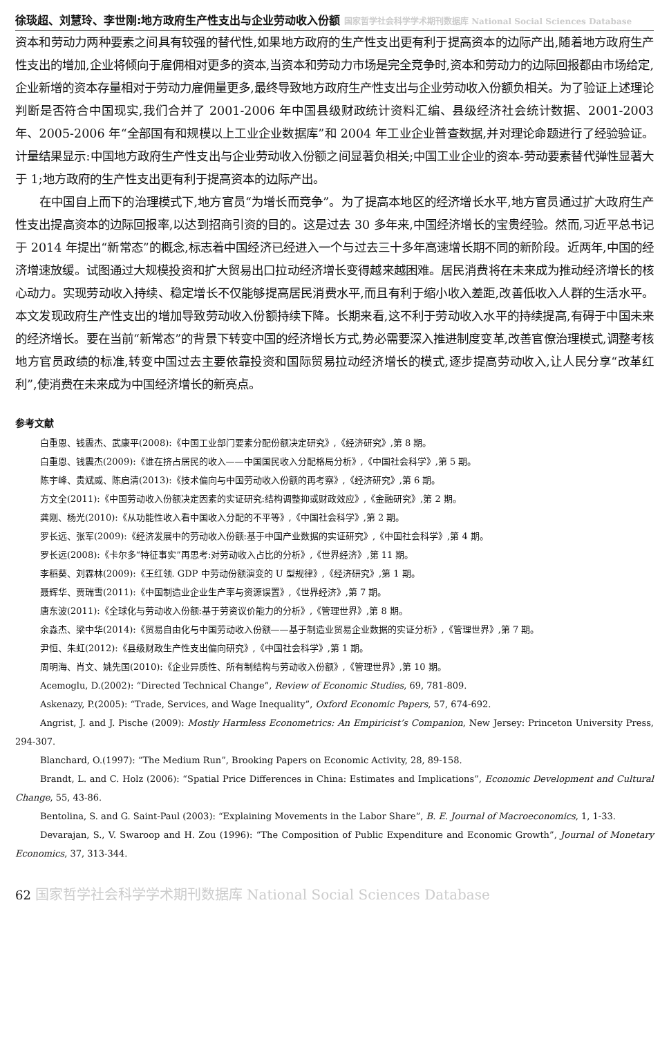徐琰超、刘慧玲、李世刚:地方政府生产性支出与企业劳动收入份额 国家哲学社会科学学术期刊数据库 National Social Sciences Database
资本和劳动力两种要素之间具有较强的替代性,如果地方政府的生产性支出更有利于提高资本的边际产出,随着地方政府生产性支出的增加,企业将倾向于雇佣相对更多的资本,当资本和劳动力市场是完全竞争时,资本和劳动力的边际回报都由市场给定,企业新增的资本存量相对于劳动力雇佣量更多,最终导致地方政府生产性支出与企业劳动收入份额负相关。为了验证上述理论判断是否符合中国现实,我们合并了 2001-2006 年中国县级财政统计资料汇编、县级经济社会统计数据、2001-2003 年、2005-2006 年“全部国有和规模以上工业企业数据库”和 2004 年工业企业普查数据,并对理论命题进行了经验验证。计量结果显示:中国地方政府生产性支出与企业劳动收入份额之间显著负相关;中国工业企业的资本-劳动要素替代弹性显著大于 1;地方政府的生产性支出更有利于提高资本的边际产出。
在中国自上而下的治理模式下,地方官员“为增长而竞争”。为了提高本地区的经济增长水平,地方官员通过扩大政府生产性支出提高资本的边际回报率,以达到招商引资的目的。这是过去 30 多年来,中国经济增长的宝贵经验。然而,习近平总书记于 2014 年提出“新常态”的概念,标志着中国经济已经进入一个与过去三十多年高速增长期不同的新阶段。近两年,中国的经济增速放缓。试图通过大规模投资和扩大贸易出口拉动经济增长变得越来越困难。居民消费将在未来成为推动经济增长的核心动力。实现劳动收入持续、稳定增长不仅能够提高居民消费水平,而且有利于缩小收入差距,改善低收入人群的生活水平。本文发现政府生产性支出的增加导致劳动收入份额持续下降。长期来看,这不利于劳动收入水平的持续提高,有碍于中国未来的经济增长。要在当前“新常态”的背景下转变中国的经济增长方式,势必需要深入推进制度变革,改善官僚治理模式,调整考核地方官员政绩的标准,转变中国过去主要依靠投资和国际贸易拉动经济增长的模式,逐步提高劳动收入,让人民分享“改革红利”,使消费在未来成为中国经济增长的新亮点。
参考文献
白重恩、钱震杰、武康平(2008):《中国工业部门要素分配份额决定研究》,《经济研究》,第 8 期。
白重恩、钱震杰(2009):《谁在挤占居民的收入——中国国民收入分配格局分析》,《中国社会科学》,第 5 期。
陈宇峰、贵斌威、陈启清(2013):《技术偏向与中国劳动收入份额的再考察》,《经济研究》,第 6 期。
方文全(2011):《中国劳动收入份额决定因素的实证研究:结构调整抑或财政效应》,《金融研究》,第 2 期。
龚刚、杨光(2010):《从功能性收入看中国收入分配的不平等》,《中国社会科学》,第 2 期。
罗长远、张军(2009):《经济发展中的劳动收入份额:基于中国产业数据的实证研究》,《中国社会科学》,第 4 期。
罗长远(2008):《卡尔多“特征事实”再思考:对劳动收入占比的分析》,《世界经济》,第 11 期。
李稻葵、刘霖林(2009):《王红领. GDP 中劳动份额演变的 U 型规律》,《经济研究》,第 1 期。
聂辉华、贾瑞雪(2011):《中国制造业企业生产率与资源误置》,《世界经济》,第 7 期。
唐东波(2011):《全球化与劳动收入份额:基于劳资议价能力的分析》,《管理世界》,第 8 期。
余淼杰、梁中华(2014):《贸易自由化与中国劳动收入份额——基于制造业贸易企业数据的实证分析》,《管理世界》,第 7 期。
尹恒、朱虹(2012):《县级财政生产性支出偏向研究》,《中国社会科学》,第 1 期。
周明海、肖文、姚先国(2010):《企业异质性、所有制结构与劳动收入份额》,《管理世界》,第 10 期。
Acemoglu, D.(2002): “Directed Technical Change”, Review of Economic Studies, 69, 781-809.
Askenazy, P.(2005): “Trade, Services, and Wage Inequality”, Oxford Economic Papers, 57, 674-692.
Angrist, J. and J. Pische (2009): Mostly Harmless Econometrics: An Empiricist’s Companion, New Jersey: Princeton University Press, 294-307.
Blanchard, O.(1997): “The Medium Run”, Brooking Papers on Economic Activity, 28, 89-158.
Brandt, L. and C. Holz (2006): “Spatial Price Differences in China: Estimates and Implications”, Economic Development and Cultural Change, 55, 43-86.
Bentolina, S. and G. Saint-Paul (2003): “Explaining Movements in the Labor Share”, B. E. Journal of Macroeconomics, 1, 1-33.
Devarajan, S., V. Swaroop and H. Zou (1996): “The Composition of Public Expenditure and Economic Growth”, Journal of Monetary Economics, 37, 313-344.
62 国家哲学社会科学学术期刊数据库 National Social Sciences Database